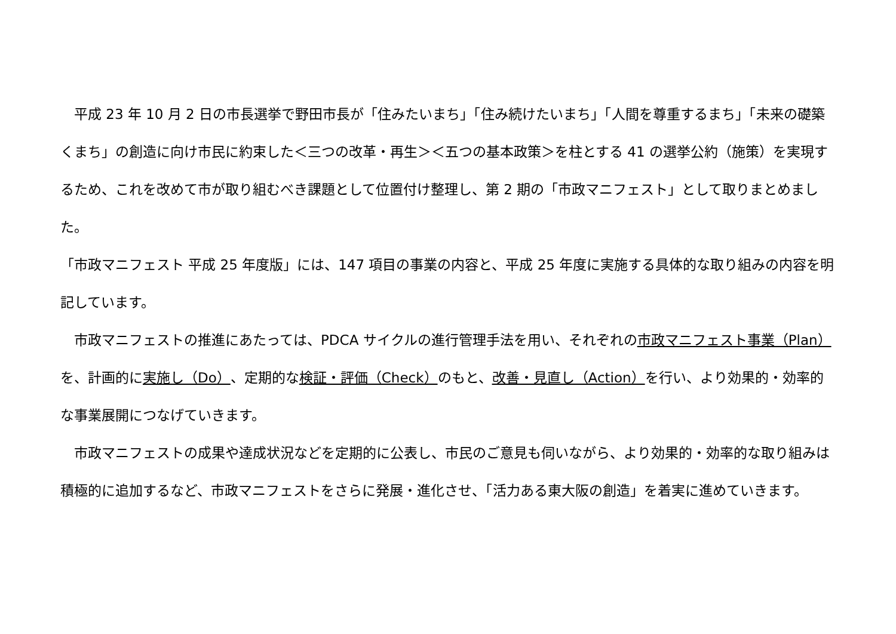平成 23 年 10 月 2 日の市長選挙で野田市長が「住みたいまち」「住み続けたいまち」「人間を尊重するまち」「未来の礎築くまち」の創造に向け市民に約束した＜三つの改革・再生＞＜五つの基本政策＞を柱とする 41 の選挙公約（施策）を実現するため、これを改めて市が取り組むべき課題として位置付け整理し、第 2 期の「市政マニフェスト」として取りまとめました。
「市政マニフェスト 平成 25 年度版」には、147 項目の事業の内容と、平成 25 年度に実施する具体的な取り組みの内容を明記しています。
　市政マニフェストの推進にあたっては、PDCA サイクルの進行管理手法を用い、それぞれの市政マニフェスト事業（Plan）を、計画的に実施し（Do）、定期的な検証・評価（Check）のもと、改善・見直し（Action）を行い、より効果的・効率的な事業展開につなげていきます。
　市政マニフェストの成果や達成状況などを定期的に公表し、市民のご意見も伺いながら、より効果的・効率的な取り組みは積極的に追加するなど、市政マニフェストをさらに発展・進化させ、「活力ある東大阪の創造」を着実に進めていきます。